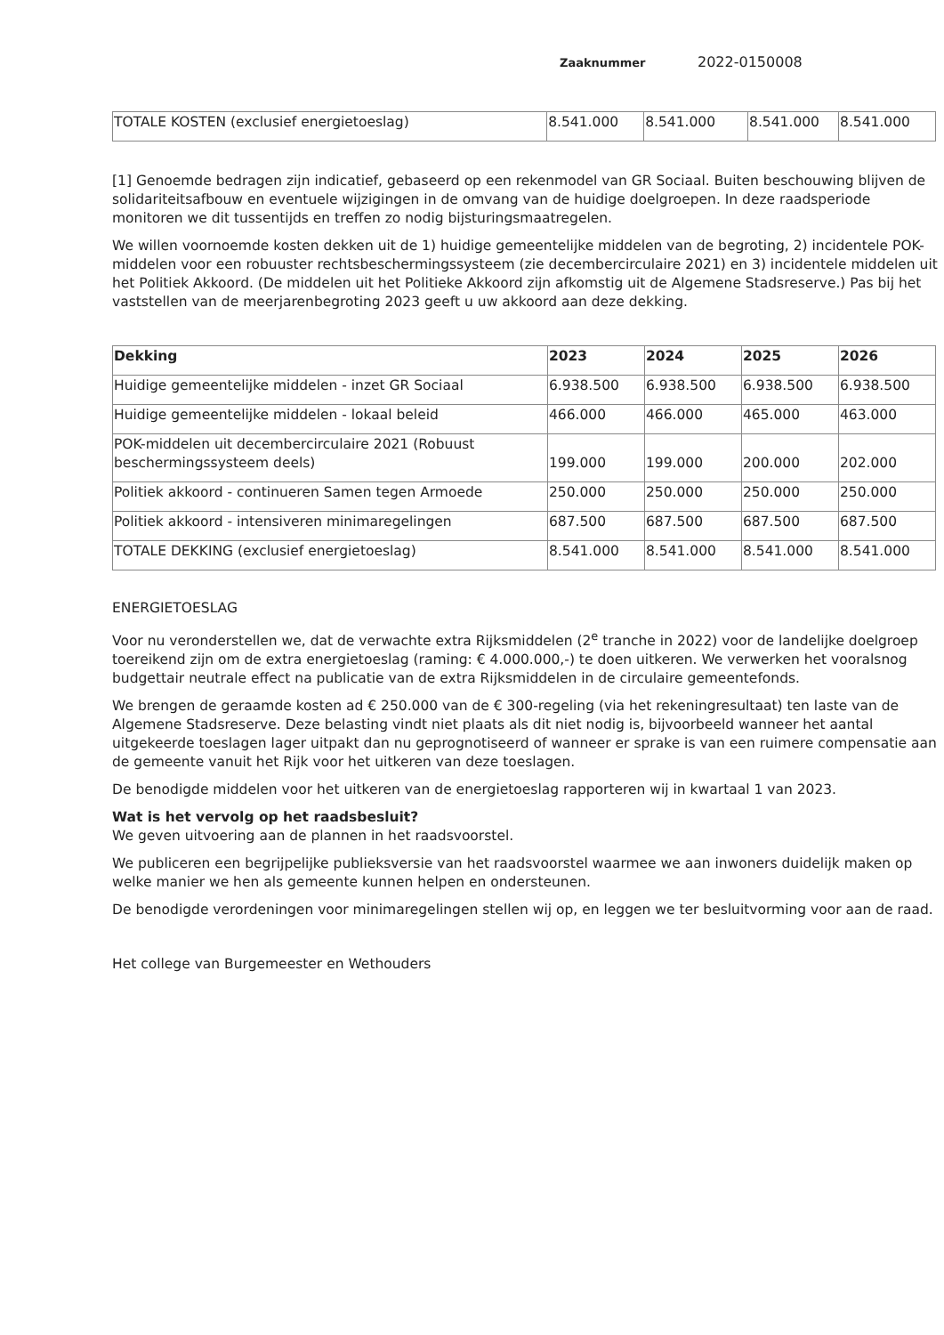Zaaknummer 2022-0150008
| TOTALE KOSTEN (exclusief energietoeslag) | 8.541.000 | 8.541.000 | 8.541.000 | 8.541.000 |
[1] Genoemde bedragen zijn indicatief, gebaseerd op een rekenmodel van GR Sociaal. Buiten beschouwing blijven de solidariteitsafbouw en eventuele wijzigingen in de omvang van de huidige doelgroepen. In deze raadsperiode monitoren we dit tussentijds en treffen zo nodig bijsturingsmaatregelen.
We willen voornoemde kosten dekken uit de 1) huidige gemeentelijke middelen van de begroting, 2) incidentele POK-middelen voor een robuuster rechtsbeschermingssysteem (zie decembercirculaire 2021) en 3) incidentele middelen uit het Politiek Akkoord. (De middelen uit het Politieke Akkoord zijn afkomstig uit de Algemene Stadsreserve.) Pas bij het vaststellen van de meerjarenbegroting 2023 geeft u uw akkoord aan deze dekking.
| Dekking | 2023 | 2024 | 2025 | 2026 |
| --- | --- | --- | --- | --- |
| Huidige gemeentelijke middelen - inzet GR Sociaal | 6.938.500 | 6.938.500 | 6.938.500 | 6.938.500 |
| Huidige gemeentelijke middelen - lokaal beleid | 466.000 | 466.000 | 465.000 | 463.000 |
| POK-middelen uit decembercirculaire 2021 (Robuust beschermingssysteem deels) | 199.000 | 199.000 | 200.000 | 202.000 |
| Politiek akkoord - continueren Samen tegen Armoede | 250.000 | 250.000 | 250.000 | 250.000 |
| Politiek akkoord - intensiveren minimaregelingen | 687.500 | 687.500 | 687.500 | 687.500 |
| TOTALE DEKKING (exclusief energietoeslag) | 8.541.000 | 8.541.000 | 8.541.000 | 8.541.000 |
ENERGIETOESLAG
Voor nu veronderstellen we, dat de verwachte extra Rijksmiddelen (2<sup>e</sup> tranche in 2022) voor de landelijke doelgroep toereikend zijn om de extra energietoeslag (raming: € 4.000.000,-) te doen uitkeren. We verwerken het vooralsnog budgettair neutrale effect na publicatie van de extra Rijksmiddelen in de circulaire gemeentefonds.
We brengen de geraamde kosten ad € 250.000 van de € 300-regeling (via het rekeningresultaat) ten laste van de Algemene Stadsreserve. Deze belasting vindt niet plaats als dit niet nodig is, bijvoorbeeld wanneer het aantal uitgekeerde toeslagen lager uitpakt dan nu geprognotiseerd of wanneer er sprake is van een ruimere compensatie aan de gemeente vanuit het Rijk voor het uitkeren van deze toeslagen.
De benodigde middelen voor het uitkeren van de energietoeslag rapporteren wij in kwartaal 1 van 2023.
Wat is het vervolg op het raadsbesluit?
We geven uitvoering aan de plannen in het raadsvoorstel.
We publiceren een begrijpelijke publieksversie van het raadsvoorstel waarmee we aan inwoners duidelijk maken op welke manier we hen als gemeente kunnen helpen en ondersteunen.
De benodigde verordeningen voor minimaregelingen stellen wij op, en leggen we ter besluitvorming voor aan de raad.
Het college van Burgemeester en Wethouders